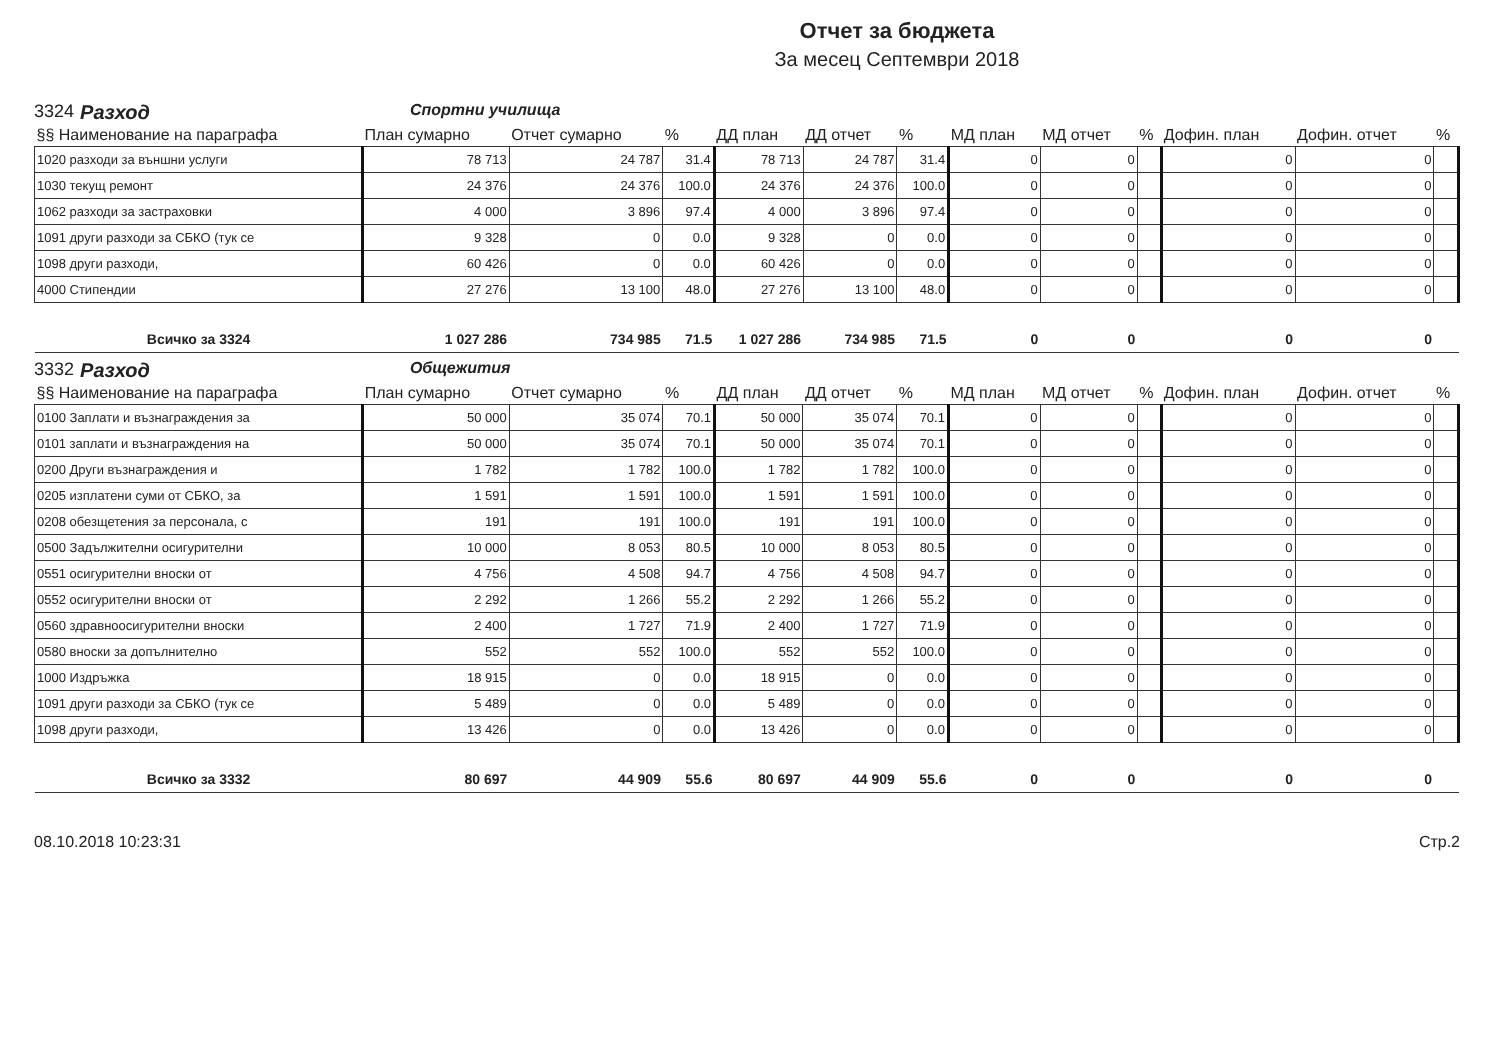Отчет за бюджета
За месец Септември 2018
3324 Разход Спортни училища
| §§ Наименование на параграфа | План сумарно | Отчет сумарно | % | ДД план | ДД отчет | % | МД план | МД отчет | % | Дофин. план | Дофин. отчет | % |
| --- | --- | --- | --- | --- | --- | --- | --- | --- | --- | --- | --- | --- |
| 1020 разходи за външни услуги | 78 713 | 24 787 | 31.4 | 78 713 | 24 787 | 31.4 | 0 | 0 | | 0 | 0 | |
| 1030 текущ ремонт | 24 376 | 24 376 | 100.0 | 24 376 | 24 376 | 100.0 | 0 | 0 | | 0 | 0 | |
| 1062 разходи за застраховки | 4 000 | 3 896 | 97.4 | 4 000 | 3 896 | 97.4 | 0 | 0 | | 0 | 0 | |
| 1091 други разходи за СБКО (тук се | 9 328 | 0 | 0.0 | 9 328 | 0 | 0.0 | 0 | 0 | | 0 | 0 | |
| 1098 други разходи, | 60 426 | 0 | 0.0 | 60 426 | 0 | 0.0 | 0 | 0 | | 0 | 0 | |
| 4000 Стипендии | 27 276 | 13 100 | 48.0 | 27 276 | 13 100 | 48.0 | 0 | 0 | | 0 | 0 | |
| Всичко за 3324 | 1 027 286 | 734 985 | 71.5 | 1 027 286 | 734 985 | 71.5 | 0 | 0 | | 0 | 0 | |
3332 Разход Общежития
| §§ Наименование на параграфа | План сумарно | Отчет сумарно | % | ДД план | ДД отчет | % | МД план | МД отчет | % | Дофин. план | Дофин. отчет | % |
| --- | --- | --- | --- | --- | --- | --- | --- | --- | --- | --- | --- | --- |
| 0100 Заплати и възнаграждения за | 50 000 | 35 074 | 70.1 | 50 000 | 35 074 | 70.1 | 0 | 0 | | 0 | 0 | |
| 0101 заплати и възнаграждения на | 50 000 | 35 074 | 70.1 | 50 000 | 35 074 | 70.1 | 0 | 0 | | 0 | 0 | |
| 0200 Други възнаграждения и | 1 782 | 1 782 | 100.0 | 1 782 | 1 782 | 100.0 | 0 | 0 | | 0 | 0 | |
| 0205 изплатени суми от СБКО, за | 1 591 | 1 591 | 100.0 | 1 591 | 1 591 | 100.0 | 0 | 0 | | 0 | 0 | |
| 0208 обезщетения за персонала, с | 191 | 191 | 100.0 | 191 | 191 | 100.0 | 0 | 0 | | 0 | 0 | |
| 0500 Задължителни осигурителни | 10 000 | 8 053 | 80.5 | 10 000 | 8 053 | 80.5 | 0 | 0 | | 0 | 0 | |
| 0551 осигурителни вноски от | 4 756 | 4 508 | 94.7 | 4 756 | 4 508 | 94.7 | 0 | 0 | | 0 | 0 | |
| 0552 осигурителни вноски от | 2 292 | 1 266 | 55.2 | 2 292 | 1 266 | 55.2 | 0 | 0 | | 0 | 0 | |
| 0560 здравноосигурителни вноски | 2 400 | 1 727 | 71.9 | 2 400 | 1 727 | 71.9 | 0 | 0 | | 0 | 0 | |
| 0580 вноски за допълнително | 552 | 552 | 100.0 | 552 | 552 | 100.0 | 0 | 0 | | 0 | 0 | |
| 1000 Издръжка | 18 915 | 0 | 0.0 | 18 915 | 0 | 0.0 | 0 | 0 | | 0 | 0 | |
| 1091 други разходи за СБКО (тук се | 5 489 | 0 | 0.0 | 5 489 | 0 | 0.0 | 0 | 0 | | 0 | 0 | |
| 1098 други разходи, | 13 426 | 0 | 0.0 | 13 426 | 0 | 0.0 | 0 | 0 | | 0 | 0 | |
| Всичко за 3332 | 80 697 | 44 909 | 55.6 | 80 697 | 44 909 | 55.6 | 0 | 0 | | 0 | 0 | |
08.10.2018 10:23:31 Стр.2